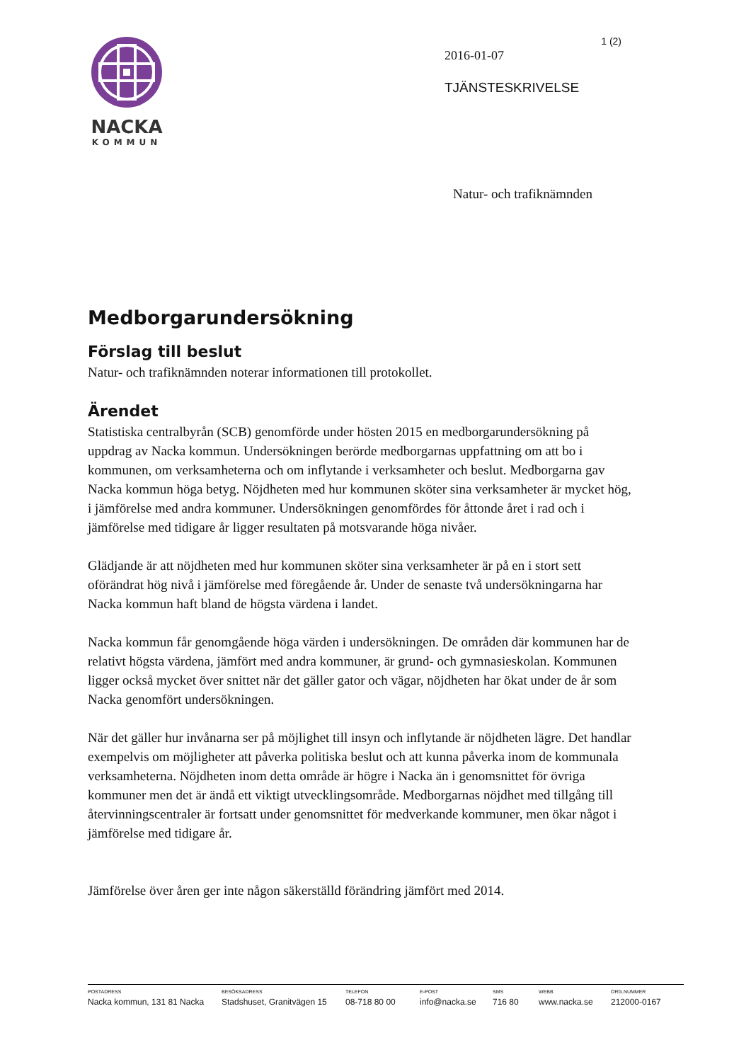NACKA
KOMMUN
1 (2)
2016-01-07
TJÄNSTESKRIVELSE
Natur- och trafiknämnden
Medborgarundersökning
Förslag till beslut
Natur- och trafiknämnden noterar informationen till protokollet.
Ärendet
Statistiska centralbyrån (SCB) genomförde under hösten 2015 en medborgarundersökning på uppdrag av Nacka kommun. Undersökningen berörde medborgarnas uppfattning om att bo i kommunen, om verksamheterna och om inflytande i verksamheter och beslut. Medborgarna gav Nacka kommun höga betyg. Nöjdheten med hur kommunen sköter sina verksamheter är mycket hög, i jämförelse med andra kommuner. Undersökningen genomfördes för åttonde året i rad och i jämförelse med tidigare år ligger resultaten på motsvarande höga nivåer.
Glädjande är att nöjdheten med hur kommunen sköter sina verksamheter är på en i stort sett oförändrat hög nivå i jämförelse med föregående år. Under de senaste två undersökningarna har Nacka kommun haft bland de högsta värdena i landet.
Nacka kommun får genomgående höga värden i undersökningen. De områden där kommunen har de relativt högsta värdena, jämfört med andra kommuner, är grund- och gymnasieskolan. Kommunen ligger också mycket över snittet när det gäller gator och vägar, nöjdheten har ökat under de år som Nacka genomfört undersökningen.
När det gäller hur invånarna ser på möjlighet till insyn och inflytande är nöjdheten lägre. Det handlar exempelvis om möjligheter att påverka politiska beslut och att kunna påverka inom de kommunala verksamheterna. Nöjdheten inom detta område är högre i Nacka än i genomsnittet för övriga kommuner men det är ändå ett viktigt utvecklingsområde. Medborgarnas nöjdhet med tillgång till återvinningscentraler är fortsatt under genomsnittet för medverkande kommuner, men ökar något i jämförelse med tidigare år.
Jämförelse över åren ger inte någon säkerställd förändring jämfört med 2014.
POSTADRESS
Nacka kommun, 131 81 Nacka
BESÖKSADRESS
Stadshuset, Granitvägen 15
TELEFON
08-718 80 00
E-POST
info@nacka.se
SMS
716 80
WEBB
www.nacka.se
ORG.NUMMER
212000-0167